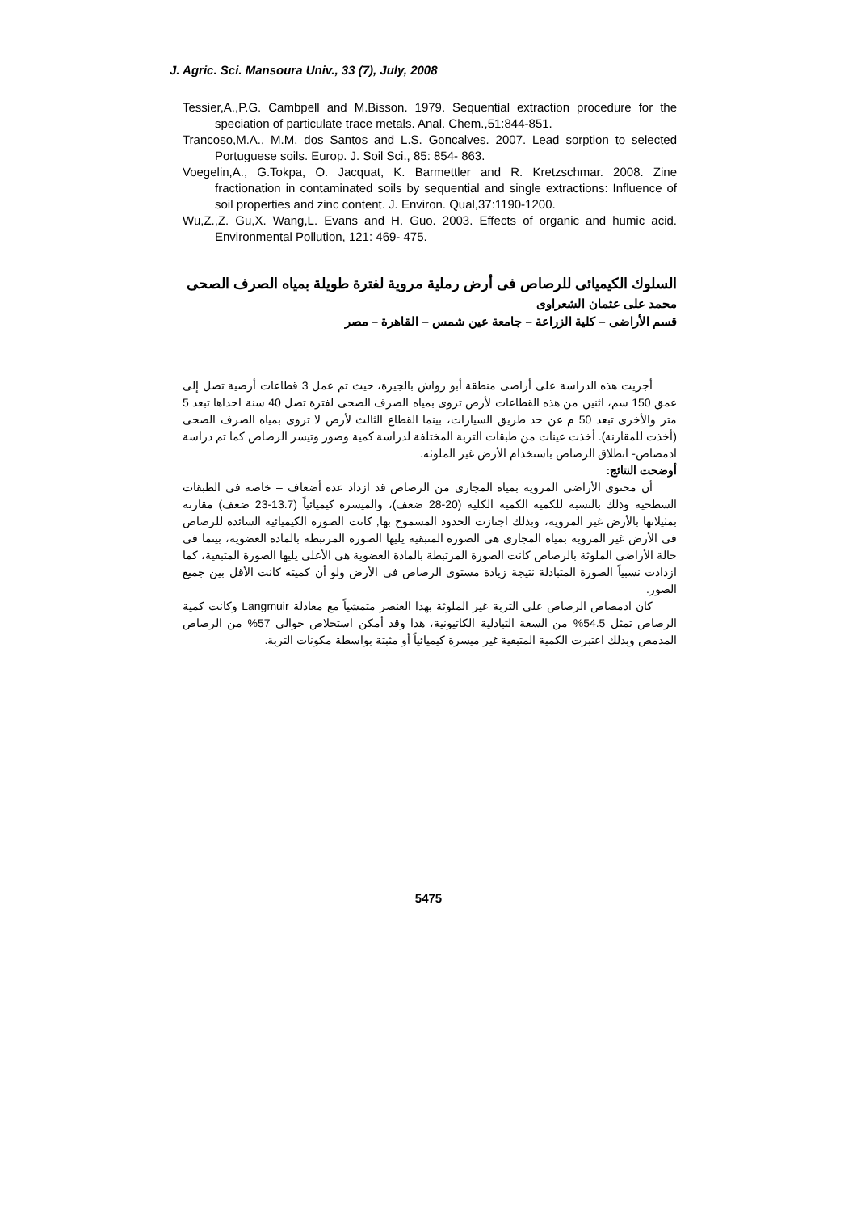J. Agric. Sci. Mansoura Univ., 33 (7), July, 2008
Tessier,A.,P.G. Cambpell and M.Bisson. 1979. Sequential extraction procedure for the speciation of particulate trace metals. Anal. Chem.,51:844-851.
Trancoso,M.A., M.M. dos Santos and L.S. Goncalves. 2007. Lead sorption to selected Portuguese soils. Europ. J. Soil Sci., 85: 854- 863.
Voegelin,A., G.Tokpa, O. Jacquat, K. Barmettler and R. Kretzschmar. 2008. Zine fractionation in contaminated soils by sequential and single extractions: Influence of soil properties and zinc content. J. Environ. Qual,37:1190-1200.
Wu,Z.,Z. Gu,X. Wang,L. Evans and H. Guo. 2003. Effects of organic and humic acid. Environmental Pollution, 121: 469- 475.
السلوك الكيميائى للرصاص فى أرض رملية مروية لفترة طويلة بمياه الصرف الصحى
محمد على عثمان الشعراوى
قسم الأراضى – كلية الزراعة – جامعة عين شمس – القاهرة – مصر
أجريت هذه الدراسة على أراضى منطقة أبو رواش بالجيزة، حيث تم عمل 3 قطاعات أرضية تصل إلى عمق 150 سم، اثنين من هذه القطاعات لأرض تروى بمياه الصرف الصحى لفترة تصل 40 سنة احداها تبعد 5 متر والأخرى تبعد 50 م عن حد طريق السيارات، بينما القطاع الثالث لأرض لا تروى بمياه الصرف الصحى (أخذت للمقارنة). أخذت عينات من طبقات التربة المختلفة لدراسة كمية وصور وتيسر الرصاص كما تم دراسة ادمصاص- انطلاق الرصاص باستخدام الأرض غير الملوثة.
أوضحت النتائج:
أن محتوى الأراضى المروية بمياه المجارى من الرصاص قد ازداد عدة أضعاف – خاصة فى الطبقات السطحية وذلك بالنسبة للكمية الكمية الكلية (20-28 ضعف)، والميسرة كيميائياً (13.7-23 ضعف) مقارنة بمثيلاتها بالأرض غير المروية، وبذلك اجتازت الحدود المسموح بها, كانت الصورة الكيميائية السائدة للرصاص فى الأرض غير المروية بمياه المجارى هى الصورة المتبقية يليها الصورة المرتبطة بالمادة العضوية، بينما فى حالة الأراضى الملوثة بالرصاص كانت الصورة المرتبطة بالمادة العضوية هى الأعلى يليها الصورة المتبقية، كما ازدادت نسبياً الصورة المتبادلة نتيجة زيادة مستوى الرصاص فى الأرض ولو أن كميته كانت الأقل بين جميع الصور.
كان ادمصاص الرصاص على التربة غير الملوثة بهذا العنصر متمشياً مع معادلة Langmuir وكانت كمية الرصاص تمثل 54.5% من السعة التبادلية الكاتيونية، هذا وقد أمكن استخلاص حوالى 57% من الرصاص المدمص وبذلك اعتبرت الكمية المتبقية غير ميسرة كيميائياً أو مثبتة بواسطة مكونات التربة.
5475